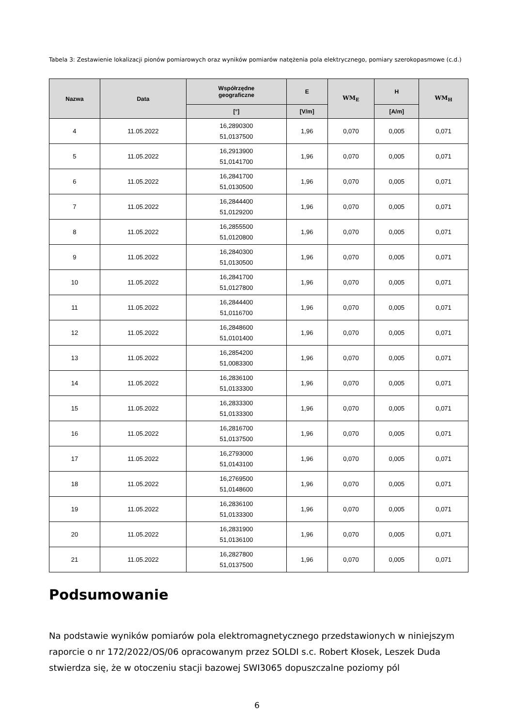Tabela 3: Zestawienie lokalizacji pionów pomiarowych oraz wyników pomiarów natężenia pola elektrycznego, pomiary szerokopasmowe (c.d.)
| Nazwa | Data | Współrzędne geograficzne | E | WM<sub>E</sub> | H | WM<sub>H</sub> |
| --- | --- | --- | --- | --- | --- | --- |
| | | [°] | [V/m] | | [A/m] | |
| 4 | 11.05.2022 | 16,2890300 51,0137500 | 1,96 | 0,070 | 0,005 | 0,071 |
| 5 | 11.05.2022 | 16,2913900 51,0141700 | 1,96 | 0,070 | 0,005 | 0,071 |
| 6 | 11.05.2022 | 16,2841700 51,0130500 | 1,96 | 0,070 | 0,005 | 0,071 |
| 7 | 11.05.2022 | 16,2844400 51,0129200 | 1,96 | 0,070 | 0,005 | 0,071 |
| 8 | 11.05.2022 | 16,2855500 51,0120800 | 1,96 | 0,070 | 0,005 | 0,071 |
| 9 | 11.05.2022 | 16,2840300 51,0130500 | 1,96 | 0,070 | 0,005 | 0,071 |
| 10 | 11.05.2022 | 16,2841700 51,0127800 | 1,96 | 0,070 | 0,005 | 0,071 |
| 11 | 11.05.2022 | 16,2844400 51,0116700 | 1,96 | 0,070 | 0,005 | 0,071 |
| 12 | 11.05.2022 | 16,2848600 51,0101400 | 1,96 | 0,070 | 0,005 | 0,071 |
| 13 | 11.05.2022 | 16,2854200 51,0083300 | 1,96 | 0,070 | 0,005 | 0,071 |
| 14 | 11.05.2022 | 16,2836100 51,0133300 | 1,96 | 0,070 | 0,005 | 0,071 |
| 15 | 11.05.2022 | 16,2833300 51,0133300 | 1,96 | 0,070 | 0,005 | 0,071 |
| 16 | 11.05.2022 | 16,2816700 51,0137500 | 1,96 | 0,070 | 0,005 | 0,071 |
| 17 | 11.05.2022 | 16,2793000 51,0143100 | 1,96 | 0,070 | 0,005 | 0,071 |
| 18 | 11.05.2022 | 16,2769500 51,0148600 | 1,96 | 0,070 | 0,005 | 0,071 |
| 19 | 11.05.2022 | 16,2836100 51,0133300 | 1,96 | 0,070 | 0,005 | 0,071 |
| 20 | 11.05.2022 | 16,2831900 51,0136100 | 1,96 | 0,070 | 0,005 | 0,071 |
| 21 | 11.05.2022 | 16,2827800 51,0137500 | 1,96 | 0,070 | 0,005 | 0,071 |
Podsumowanie
Na podstawie wyników pomiarów pola elektromagnetycznego przedstawionych w niniejszym raporcie o nr 172/2022/OS/06 opracowanym przez SOLDI s.c. Robert Kłosek, Leszek Duda stwierdza się, że w otoczeniu stacji bazowej SWI3065 dopuszczalne poziomy pól
6